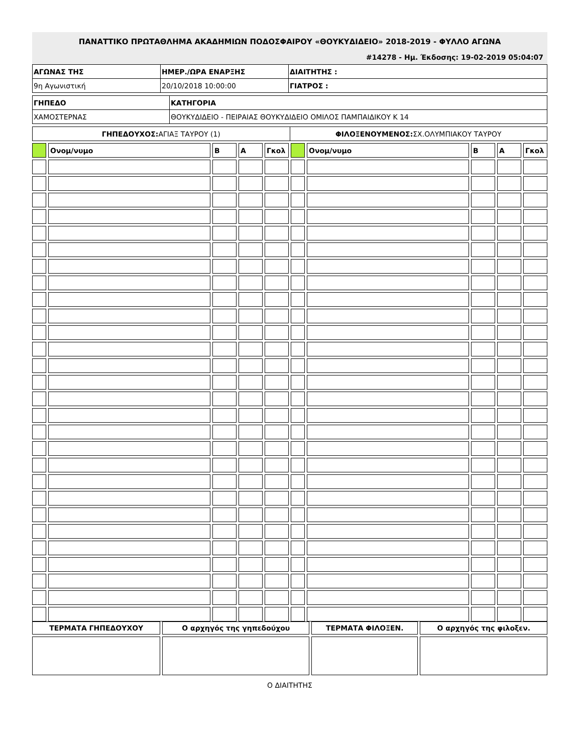ΠΑΝΑΤΤΙΚΟ ΠΡΩΤΑΘΛΗΜΑ ΑΚΑΔΗΜΙΩΝ ΠΟΔΟΣΦΑΙΡΟΥ «ΘΟΥΚΥΔΙΔΕΙΟ» 2018-2019 - ΦΥΛΛΟ ΑΓΩΝΑ
#14278 - Ημ. Έκδοσης: 19-02-2019 05:04:07
| ΑΓΩΝΑΣ ΤΗΣ | ΗΜΕΡ./ΩΡΑ ΕΝΑΡΞΗΣ | ΔΙΑΙΤΗΤΗΣ : |
| 9η Αγωνιστική | 20/10/2018 10:00:00 | ΓΙΑΤΡΟΣ : |
| ΓΗΠΕΔΟ | ΚΑΤΗΓΟΡΙΑ |
| ΧΑΜΟΣΤΕΡΝΑΣ | ΘΟΥΚΥΔΙΔΕΙΟ - ΠΕΙΡΑΙΑΣ ΘΟΥΚΥΔΙΔΕΙΟ ΟΜΙΛΟΣ ΠΑΜΠΑΙΔΙΚΟΥ Κ 14 |
| ΓΗΠΕΔΟΥΧΟΣ: ΑΓΙΑΞ ΤΑΥΡΟΥ (1) | ΦΙΛΟΞΕΝΟΥΜΕΝΟΣ: ΣΧ.ΟΛΥΜΠΙΑΚΟΥ ΤΑΥΡΟΥ |
| | Ονομ/νυμο | Β | Α | Γκολ | | Ονομ/νυμο | Β | Α | Γκολ |
| ΤΕΡΜΑΤΑ ΓΗΠΕΔΟΥΧΟΥ | Ο αρχηγός της γηπεδούχου | ΤΕΡΜΑΤΑ ΦΙΛΟΞΕΝ. | Ο αρχηγός της φιλοξεν. |
Ο ΔΙΑΙΤΗΤΗΣ